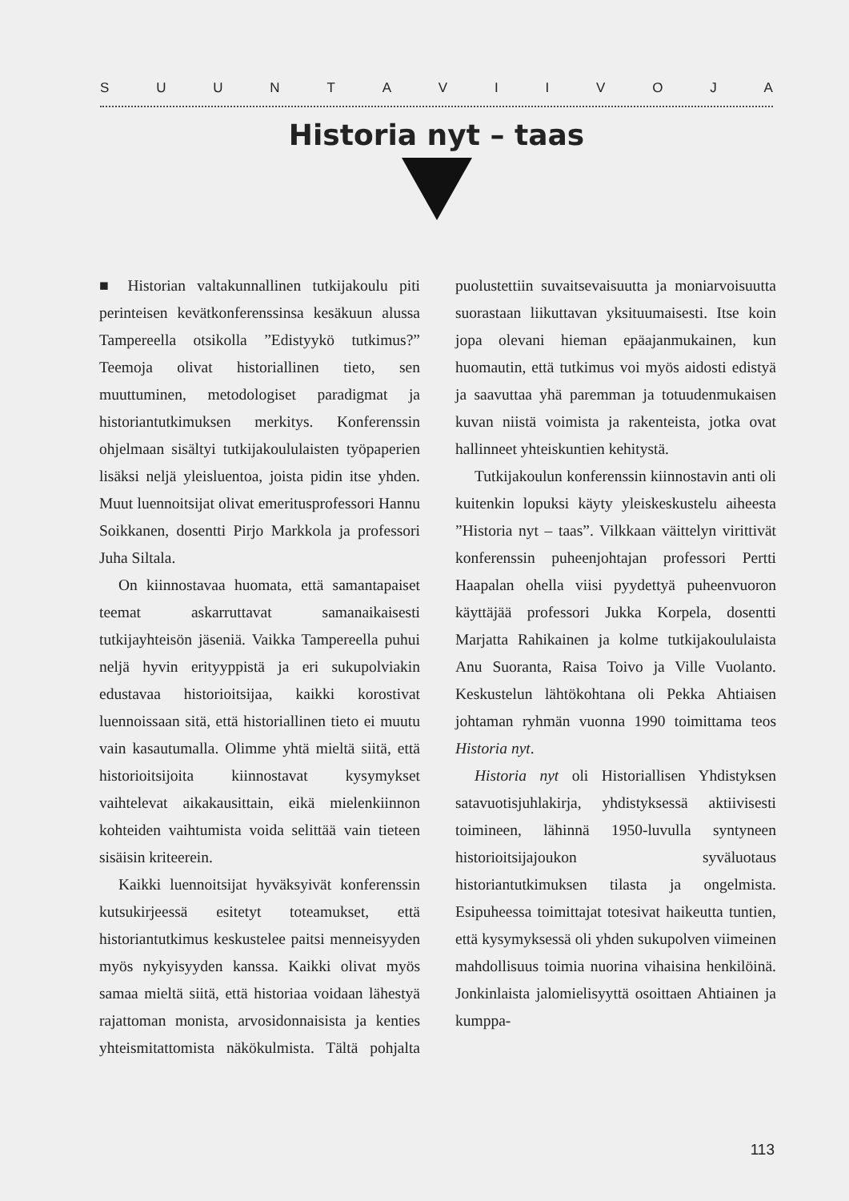SUUNTAVIIVOJA
Historia nyt – taas
■ Historian valtakunnallinen tutkijakoulu piti perinteisen kevätkonferenssinsa kesäkuun alussa Tampereella otsikolla ”Edistyykö tutkimus?” Teemoja olivat historiallinen tieto, sen muuttuminen, metodologiset paradigmat ja historiantutkimuksen merkitys. Konferenssin ohjelmaan sisältyi tutkijakoululaisten työpaperien lisäksi neljä yleisluentoa, joista pidin itse yhden. Muut luennoitsijat olivat emeritusprofessori Hannu Soikkanen, dosentti Pirjo Markkola ja professori Juha Siltala.
On kiinnostavaa huomata, että samantapaiset teemat askarruttavat samanaikaisesti tutkijayhteisön jäseniä. Vaikka Tampereella puhui neljä hyvin erityyppistä ja eri sukupolviakin edustavaa historioitsijaa, kaikki korostivat luennoissaan sitä, että historiallinen tieto ei muutu vain kasautumalla. Olimme yhtä mieltä siitä, että historioitsijoita kiinnostavat kysymykset vaihtelevat aikakausittain, eikä mielenkiinnon kohteiden vaihtumista voida selittää vain tieteen sisäisin kriteerein.
Kaikki luennoitsijat hyväksyivät konferenssin kutsukirjeessä esitetyt toteamukset, että historiantutkimus keskustelee paitsi menneisyyden myös nykyisyyden kanssa. Kaikki olivat myös samaa mieltä siitä, että historiaa voidaan lähestyä rajattoman monista, arvosidonnaisista ja kenties yhteismitattomista näkökulmista. Tältä pohjalta puolustettiin suvaitsevaisuutta ja moniarvoisuutta suorastaan liikuttavan yksituumaisesti. Itse koin jopa olevani hieman epäajanmukainen, kun huomautin, että tutkimus voi myös aidosti edistyä ja saavuttaa yhä paremman ja totuudenmukaisen kuvan niistä voimista ja rakenteista, jotka ovat hallinneet yhteiskuntien kehitystä.
Tutkijakoulun konferenssin kiinnostavin anti oli kuitenkin lopuksi käyty yleiskeskustelu aiheesta ”Historia nyt – taas”. Vilkkaan väittelyn virittivät konferenssin puheenjohtajan professori Pertti Haapalan ohella viisi pyydettyä puheenvuoron käyttäjää professori Jukka Korpela, dosentti Marjatta Rahikainen ja kolme tutkijakoululaista Anu Suoranta, Raisa Toivo ja Ville Vuolanto. Keskustelun lähtökohtana oli Pekka Ahtiaisen johtaman ryhmän vuonna 1990 toimittama teos Historia nyt.
Historia nyt oli Historiallisen Yhdistyksen satavuotisjuhlakirja, yhdistyksessä aktiivisesti toimineen, lähinnä 1950-luvulla syntyneen historioitsijajoukon syväluotaus historiantutkimuksen tilasta ja ongelmista. Esipuheessa toimittajat totesivat haikeutta tuntien, että kysymyksessä oli yhden sukupolven viimeinen mahdollisuus toimia nuorina vihaisina henkilöinä. Jonkinlaista jalomielisyyttä osoittaen Ahtiainen ja kumppa-
113